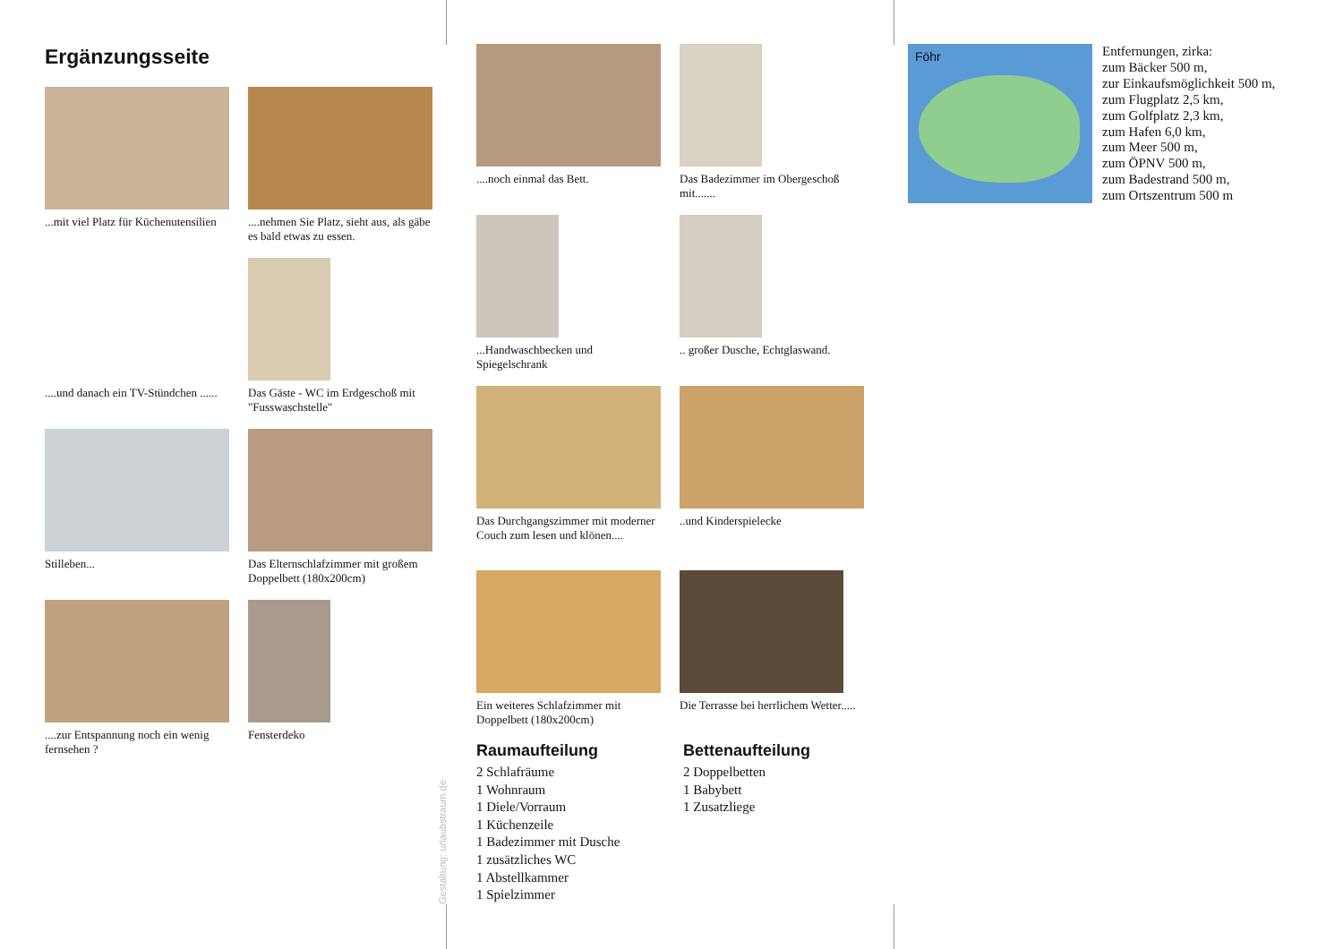Ergänzungsseite
...mit viel Platz für Küchenutensilien
....nehmen Sie Platz, sieht aus, als gäbe es bald etwas zu essen.
....und danach ein TV-Stündchen ......
Das Gäste - WC im Erdgeschoß mit "Fusswaschstelle"
Stilleben...
Das Elternschlafzimmer mit großem Doppelbett (180x200cm)
....zur Entspannung noch ein wenig fernsehen ?
Fensterdeko
Gestaltung: urlaubstraum.de
....noch einmal das Bett.
Das Badezimmer im Obergeschoß mit.......
...Handwaschbecken und Spiegelschrank
.. großer Dusche, Echtglaswand.
Das Durchgangszimmer mit moderner Couch zum lesen und klönen....
..und Kinderspielecke
Ein weiteres Schlafzimmer mit Doppelbett (180x200cm)
Die Terrasse bei herrlichem Wetter.....
Raumaufteilung
2 Schlafräume
1 Wohnraum
1 Diele/Vorraum
1 Küchenzeile
1 Badezimmer mit Dusche
1 zusätzliches WC
1 Abstellkammer
1 Spielzimmer
Bettenaufteilung
2 Doppelbetten
1 Babybett
1 Zusatzliege
Föhr
Entfernungen, zirka:
zum Bäcker 500 m,
zur Einkaufsmöglichkeit 500 m,
zum Flugplatz 2,5 km,
zum Golfplatz 2,3 km,
zum Hafen 6,0 km,
zum Meer 500 m,
zum ÖPNV 500 m,
zum Badestrand 500 m,
zum Ortszentrum 500 m